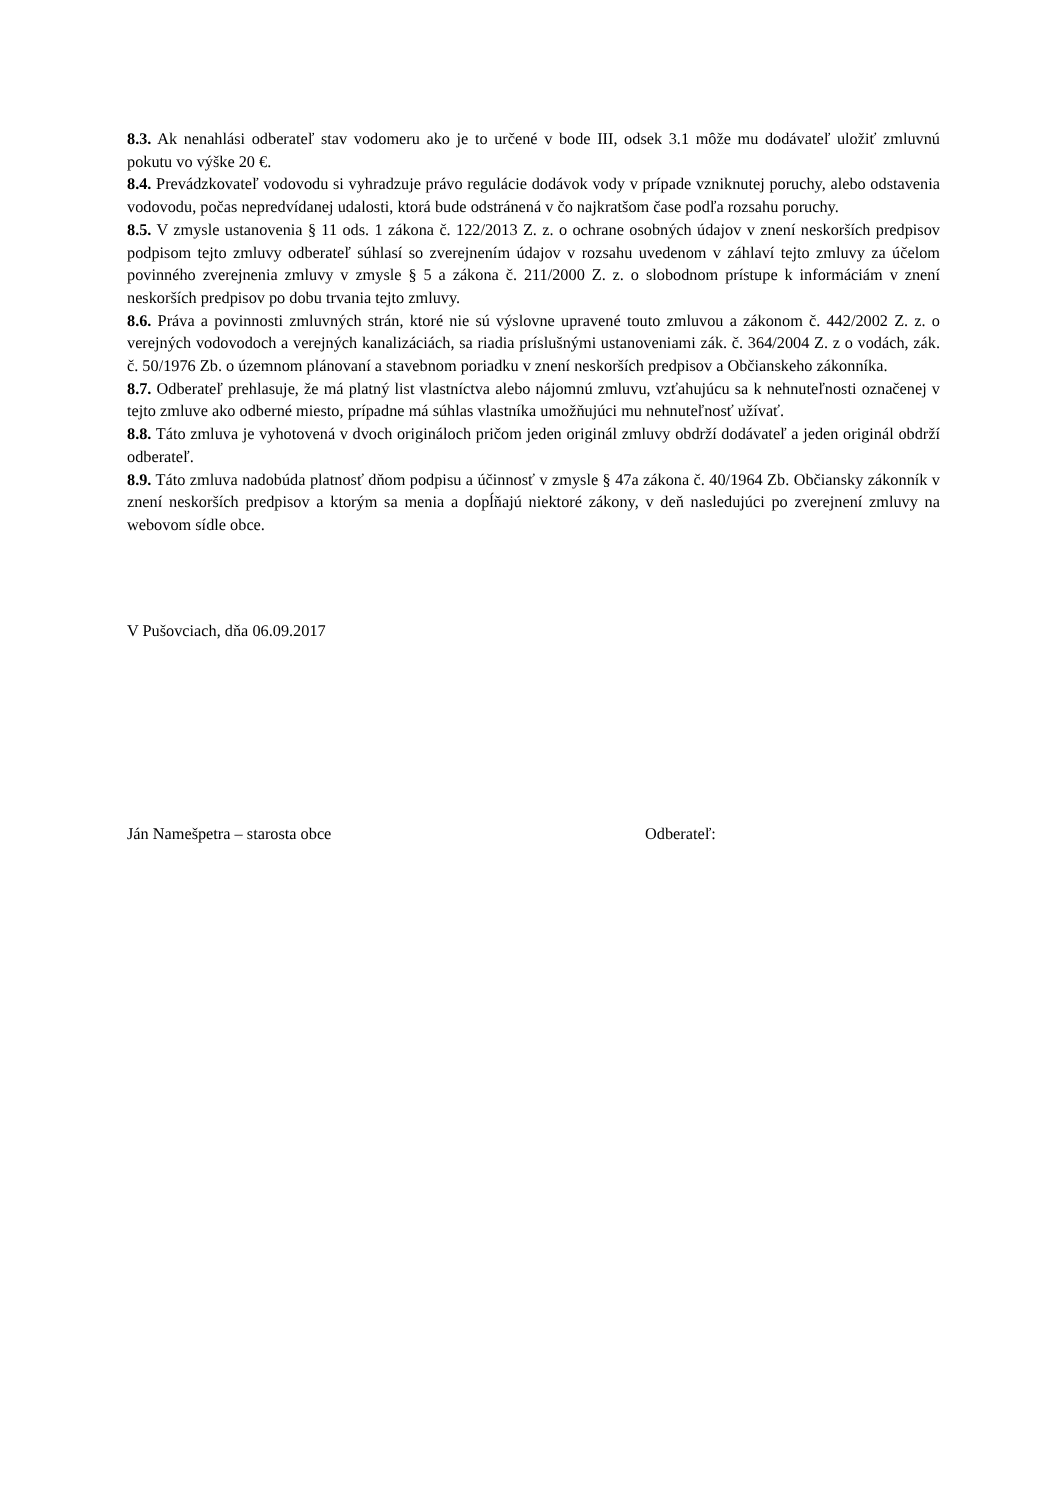8.3. Ak nenahlási odberateľ stav vodomeru ako je to určené v bode III, odsek 3.1 môže mu dodávateľ uložiť zmluvnú pokutu vo výške 20 €.
8.4. Prevádzkovateľ vodovodu si vyhradzuje právo regulácie dodávok vody v prípade vzniknutej poruchy, alebo odstavenia vodovodu, počas nepredvídanej udalosti, ktorá bude odstránená v čo najkratšom čase podľa rozsahu poruchy.
8.5. V zmysle ustanovenia § 11 ods. 1 zákona č. 122/2013 Z. z. o ochrane osobných údajov v znení neskorších predpisov podpisom tejto zmluvy odberateľ súhlasí so zverejnením údajov v rozsahu uvedenom v záhlaví tejto zmluvy za účelom povinného zverejnenia zmluvy v zmysle § 5 a zákona č. 211/2000 Z. z. o slobodnom prístupe k informáciám v znení neskorších predpisov po dobu trvania tejto zmluvy.
8.6. Práva a povinnosti zmluvných strán, ktoré nie sú výslovne upravené touto zmluvou a zákonom č. 442/2002 Z. z. o verejných vodovodoch a verejných kanalizáciách, sa riadia príslušnými ustanoveniami zák. č. 364/2004 Z. z o vodách, zák. č. 50/1976 Zb. o územnom plánovaní a stavebnom poriadku v znení neskorších predpisov a Občianskeho zákonníka.
8.7. Odberateľ prehlasuje, že má platný list vlastníctva alebo nájomnú zmluvu, vzťahujúcu sa k nehnuteľnosti označenej v tejto zmluve ako odberné miesto, prípadne má súhlas vlastníka umožňujúci mu nehnuteľnosť užívať.
8.8. Táto zmluva je vyhotovená v dvoch origináloch pričom jeden originál zmluvy obdrží dodávateľ a jeden originál obdrží odberateľ.
8.9. Táto zmluva nadobúda platnosť dňom podpisu a účinnosť v zmysle § 47a zákona č. 40/1964 Zb. Občiansky zákonník v znení neskorších predpisov a ktorým sa menia a dopĺňajú niektoré zákony, v deň nasledujúci po zverejnení zmluvy na webovom sídle obce.
V Pušovciach, dňa 06.09.2017
Ján Namešpetra – starosta obce Odberateľ: